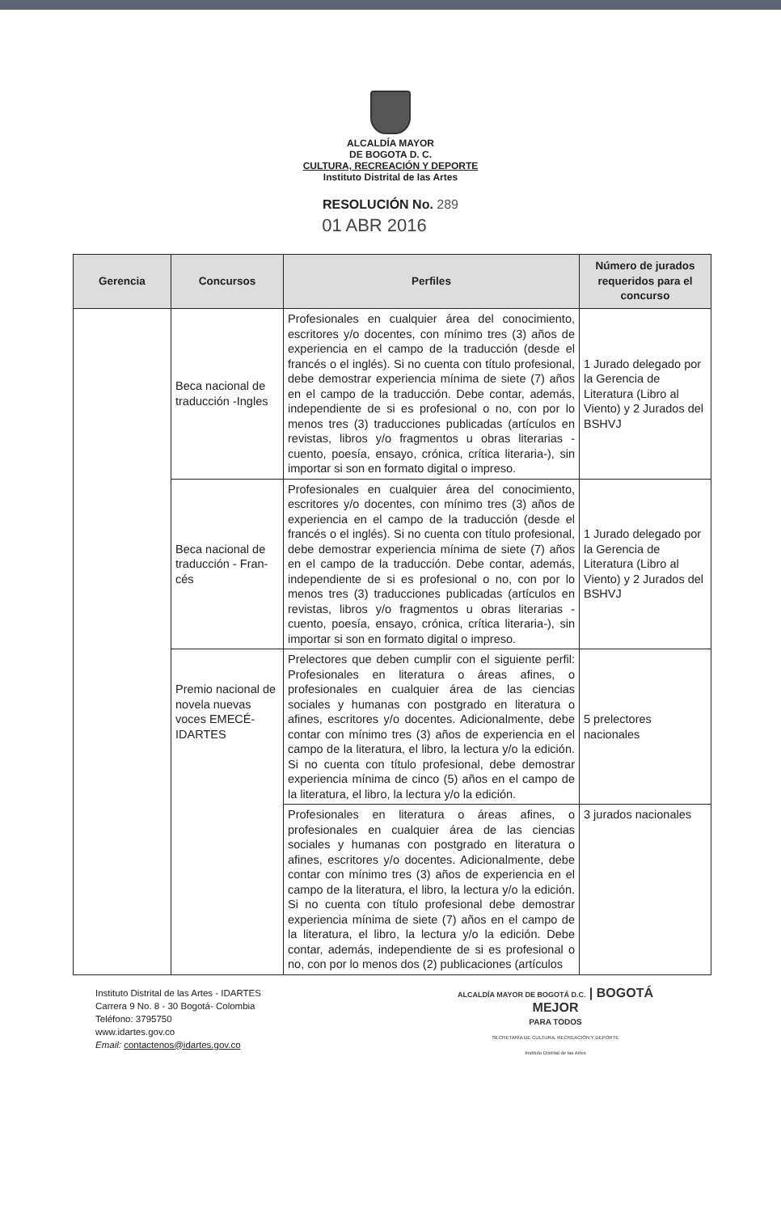ALCALDÍA MAYOR
DE BOGOTA D. C.
CULTURA, RECREACIÓN Y DEPORTE
Instituto Distrital de las Artes
RESOLUCIÓN No. 289
01 ABR 2016
| Gerencia | Concursos | Perfiles | Número de jurados requeridos para el concurso |
| --- | --- | --- | --- |
| | Beca nacional de traducción -Ingles | Profesionales en cualquier área del conocimiento, escritores y/o docentes, con mínimo tres (3) años de experiencia en el campo de la traducción (desde el francés o el inglés). Si no cuenta con título profesional, debe demostrar experiencia mínima de siete (7) años en el campo de la traducción. Debe contar, además, independiente de si es profesional o no, con por lo menos tres (3) traducciones publicadas (artículos en revistas, libros y/o fragmentos u obras literarias -cuento, poesía, ensayo, crónica, crítica literaria-), sin importar si son en formato digital o impreso. | 1 Jurado delegado por la Gerencia de Literatura (Libro al Viento) y 2 Jurados del BSHVJ |
| | Beca nacional de traducción - Fran-cés | Profesionales en cualquier área del conocimiento, escritores y/o docentes, con mínimo tres (3) años de experiencia en el campo de la traducción (desde el francés o el inglés). Si no cuenta con título profesional, debe demostrar experiencia mínima de siete (7) años en el campo de la traducción. Debe contar, además, independiente de si es profesional o no, con por lo menos tres (3) traducciones publicadas (artículos en revistas, libros y/o fragmentos u obras literarias -cuento, poesía, ensayo, crónica, crítica literaria-), sin importar si son en formato digital o impreso. | 1 Jurado delegado por la Gerencia de Literatura (Libro al Viento) y 2 Jurados del BSHVJ |
| | Premio nacional de novela nuevas voces EMECÉ-IDARTES | Prelectores que deben cumplir con el siguiente perfil: Profesionales en literatura o áreas afines, o profesionales en cualquier área de las ciencias sociales y humanas con postgrado en literatura o afines, escritores y/o docentes. Adicionalmente, debe contar con mínimo tres (3) años de experiencia en el campo de la literatura, el libro, la lectura y/o la edición. Si no cuenta con título profesional, debe demostrar experiencia mínima de cinco (5) años en el campo de la literatura, el libro, la lectura y/o la edición. | 5 prelectores nacionales |
| | | Profesionales en literatura o áreas afines, o profesionales en cualquier área de las ciencias sociales y humanas con postgrado en literatura o afines, escritores y/o docentes. Adicionalmente, debe contar con mínimo tres (3) años de experiencia en el campo de la literatura, el libro, la lectura y/o la edición. Si no cuenta con título profesional debe demostrar experiencia mínima de siete (7) años en el campo de la literatura, el libro, la lectura y/o la edición. Debe contar, además, independiente de si es profesional o no, con por lo menos dos (2) publicaciones (artículos | 3 jurados nacionales |
Instituto Distrital de las Artes - IDARTES
Carrera 9 No. 8 - 30 Bogotá- Colombia
Teléfono: 3795750
www.idartes.gov.co
Email: contactenos@idartes.gov.co
ALCALDÍA MAYOR DE BOGOTÁ D.C. | BOGOTÁ
MEJOR
PARA TODOS
SECRETARÍA DE CULTURA, RECREACIÓN Y DEPORTE
Instituto Distrital de las Artes